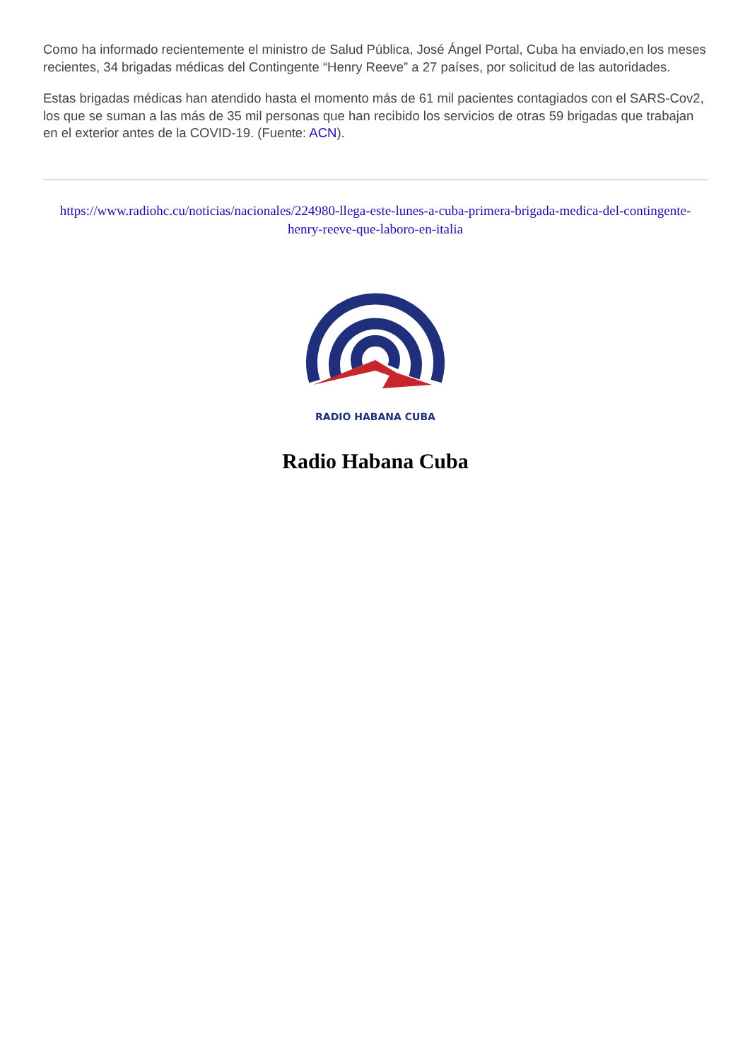Como ha informado recientemente el ministro de Salud Pública, José Ángel Portal, Cuba ha enviado,en los meses recientes, 34 brigadas médicas del Contingente “Henry Reeve” a 27 países, por solicitud de las autoridades.
Estas brigadas médicas han atendido hasta el momento más de 61 mil pacientes contagiados con el SARS-Cov2, los que se suman a las más de 35 mil personas que han recibido los servicios de otras 59 brigadas que trabajan en el exterior antes de la COVID-19. (Fuente: ACN).
https://www.radiohc.cu/noticias/nacionales/224980-llega-este-lunes-a-cuba-primera-brigada-medica-del-contingente-henry-reeve-que-laboro-en-italia
RADIO HABANA CUBA
Radio Habana Cuba